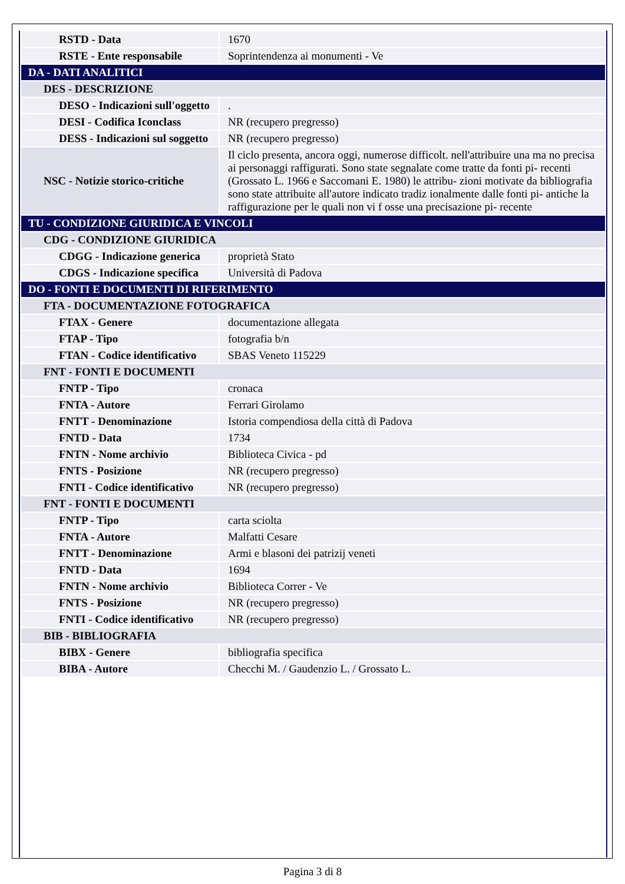| RSTD - Data | 1670 |
| RSTE - Ente responsabile | Soprintendenza ai monumenti - Ve |
| DA - DATI ANALITICI | |
| DES - DESCRIZIONE | |
| DESO - Indicazioni sull'oggetto | . |
| DESI - Codifica Iconclass | NR (recupero pregresso) |
| DESS - Indicazioni sul soggetto | NR (recupero pregresso) |
| NSC - Notizie storico-critiche | Il ciclo presenta, ancora oggi, numerose difficolt. nell'attribuire una ma no precisa ai personaggi raffigurati. Sono state segnalate come tratte da fonti pi- recenti (Grossato L. 1966 e Saccomani E. 1980) le attribu- zioni motivate da bibliografia sono state attribuite all'autore indicato tradiz ionalmente dalle fonti pi- antiche la raffigurazione per le quali non vi f osse una precisazione pi- recente |
| TU - CONDIZIONE GIURIDICA E VINCOLI | |
| CDG - CONDIZIONE GIURIDICA | |
| CDGG - Indicazione generica | proprietà Stato |
| CDGS - Indicazione specifica | Università di Padova |
| DO - FONTI E DOCUMENTI DI RIFERIMENTO | |
| FTA - DOCUMENTAZIONE FOTOGRAFICA | |
| FTAX - Genere | documentazione allegata |
| FTAP - Tipo | fotografia b/n |
| FTAN - Codice identificativo | SBAS Veneto 115229 |
| FNT - FONTI E DOCUMENTI | |
| FNTP - Tipo | cronaca |
| FNTA - Autore | Ferrari Girolamo |
| FNTT - Denominazione | Istoria compendiosa della città di Padova |
| FNTD - Data | 1734 |
| FNTN - Nome archivio | Biblioteca Civica - pd |
| FNTS - Posizione | NR (recupero pregresso) |
| FNTI - Codice identificativo | NR (recupero pregresso) |
| FNT - FONTI E DOCUMENTI | |
| FNTP - Tipo | carta sciolta |
| FNTA - Autore | Malfatti Cesare |
| FNTT - Denominazione | Armi e blasoni dei patrizij veneti |
| FNTD - Data | 1694 |
| FNTN - Nome archivio | Biblioteca Correr - Ve |
| FNTS - Posizione | NR (recupero pregresso) |
| FNTI - Codice identificativo | NR (recupero pregresso) |
| BIB - BIBLIOGRAFIA | |
| BIBX - Genere | bibliografia specifica |
| BIBA - Autore | Checchi M. / Gaudenzio L. / Grossato L. |
Pagina 3 di 8